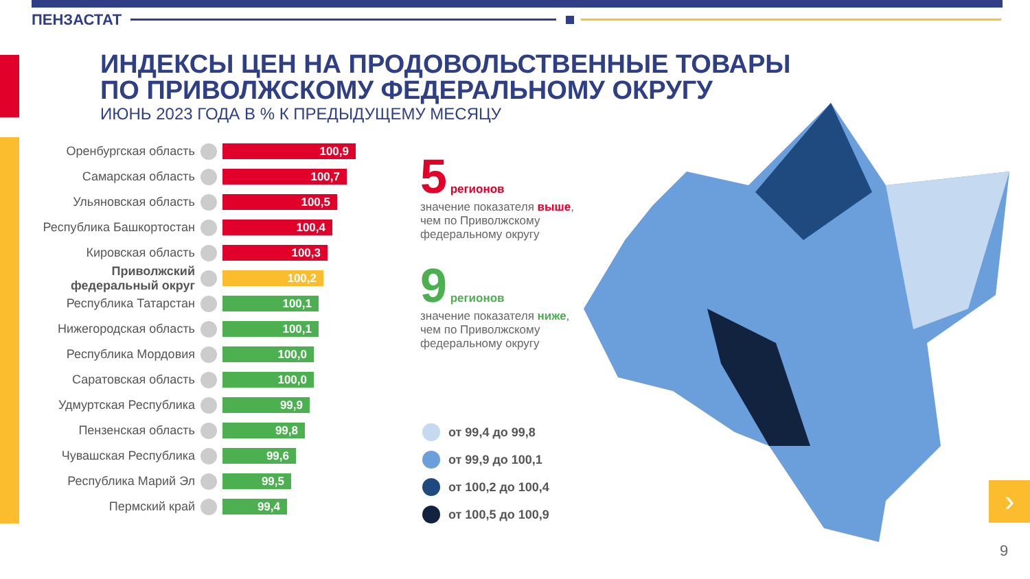ПЕНЗАСТАТ
ИНДЕКСЫ ЦЕН НА ПРОДОВОЛЬСТВЕННЫЕ ТОВАРЫ
ПО ПРИВОЛЖСКОМУ ФЕДЕРАЛЬНОМУ ОКРУГУ
ИЮНЬ 2023 ГОДА В % К ПРЕДЫДУЩЕМУ МЕСЯЦУ
Оренбургская область
100,9
Самарская область
100,7
Ульяновская область
100,5
Республика Башкортостан
100,4
Кировская область
100,3
Приволжский федеральный округ
100,2
Республика Татарстан
100,1
Нижегородская область
100,1
Республика Мордовия
100,0
Саратовская область
100,0
Удмуртская Республика
99,9
Пензенская область
99,8
Чувашская Республика
99,6
Республика Марий Эл
99,5
Пермский край
99,4
5 регионов
значение показателя выше, чем по Приволжскому федеральному округу
9 регионов
значение показателя ниже, чем по Приволжскому федеральному округу
от 99,4 до 99,8
от 99,9 до 100,1
от 100,2 до 100,4
от 100,5 до 100,9
›
9